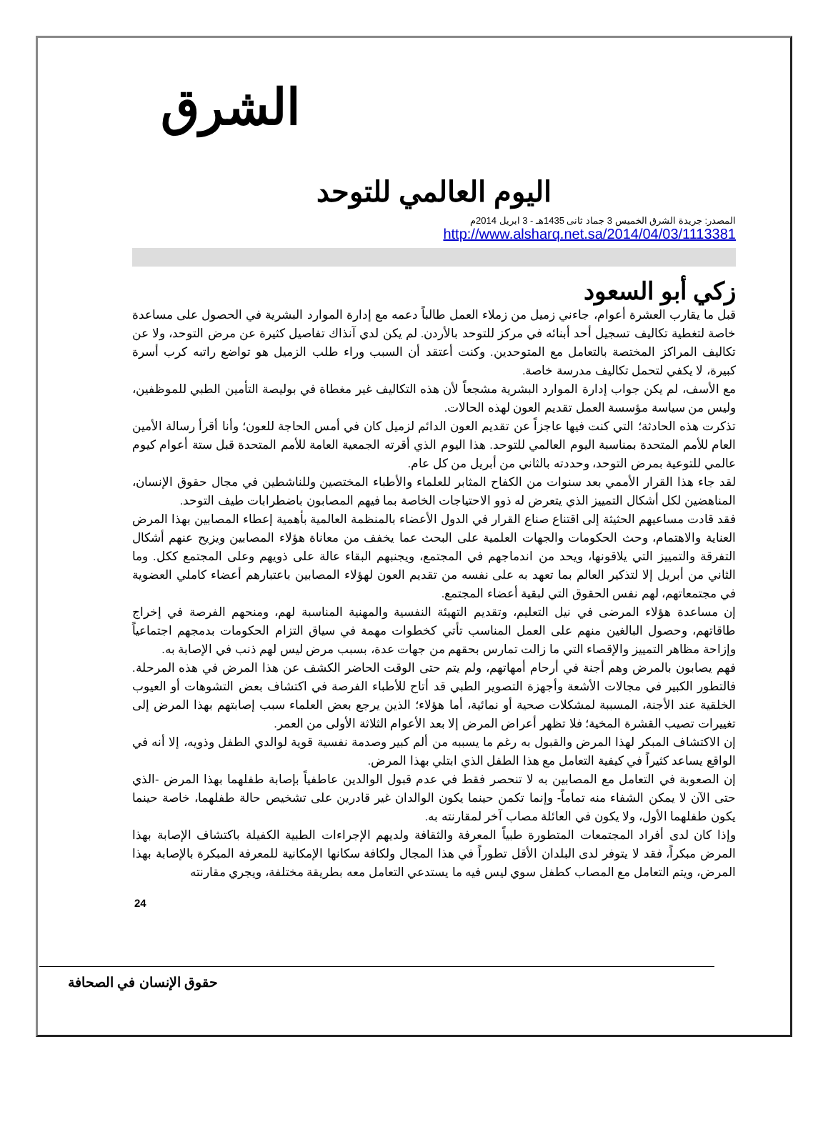الشرق
اليوم العالمي للتوحد
المصدر: جريدة الشرق الخميس 3 جماد ثانى 1435هـ - 3 ابريل 2014م
http://www.alsharq.net.sa/2014/04/03/1113381
زكي أبو السعود
قبل ما يقارب العشرة أعوام، جاءني زميل من زملاء العمل طالباً دعمه مع إدارة الموارد البشرية في الحصول على مساعدة خاصة لتغطية تكاليف تسجيل أحد أبنائه في مركز للتوحد بالأردن. لم يكن لدي آنذاك تفاصيل كثيرة عن مرض التوحد، ولا عن تكاليف المراكز المختصة بالتعامل مع المتوحدين. وكنت أعتقد أن السبب وراء طلب الزميل هو تواضع راتبه كرب أسرة كبيرة، لا يكفي لتحمل تكاليف مدرسة خاصة.
مع الأسف، لم يكن جواب إدارة الموارد البشرية مشجعاً لأن هذه التكاليف غير مغطاة في بوليصة التأمين الطبي للموظفين، وليس من سياسة مؤسسة العمل تقديم العون لهذه الحالات.
تذكرت هذه الحادثة؛ التي كنت فيها عاجزاً عن تقديم العون الدائم لزميل كان في أمس الحاجة للعون؛ وأنا أقرأ رسالة الأمين العام للأمم المتحدة بمناسبة اليوم العالمي للتوحد. هذا اليوم الذي أقرته الجمعية العامة للأمم المتحدة قبل ستة أعوام كيوم عالمي للتوعية بمرض التوحد، وحددته بالثاني من أبريل من كل عام.
لقد جاء هذا القرار الأممي بعد سنوات من الكفاح المثابر للعلماء والأطباء المختصين وللناشطين في مجال حقوق الإنسان، المناهضين لكل أشكال التمييز الذي يتعرض له ذوو الاحتياجات الخاصة بما فيهم المصابون باضطرابات طيف التوحد.
فقد قادت مساعيهم الحثيثة إلى اقتناع صناع القرار في الدول الأعضاء بالمنظمة العالمية بأهمية إعطاء المصابين بهذا المرض العناية والاهتمام، وحث الحكومات والجهات العلمية على البحث عما يخفف من معاناة هؤلاء المصابين ويزيح عنهم أشكال التفرقة والتمييز التي يلاقونها، ويحد من اندماجهم في المجتمع، ويجنبهم البقاء عالة على ذويهم وعلى المجتمع ككل. وما الثاني من أبريل إلا لتذكير العالم بما تعهد به على نفسه من تقديم العون لهؤلاء المصابين باعتبارهم أعضاء كاملي العضوية في مجتمعاتهم، لهم نفس الحقوق التي لبقية أعضاء المجتمع.
إن مساعدة هؤلاء المرضى في نيل التعليم، وتقديم التهيئة النفسية والمهنية المناسبة لهم، ومنحهم الفرصة في إخراج طاقاتهم، وحصول البالغين منهم على العمل المناسب تأتي كخطوات مهمة في سياق التزام الحكومات بدمجهم اجتماعياً وإزاحة مظاهر التمييز والإقصاء التي ما زالت تمارس بحقهم من جهات عدة، بسبب مرض ليس لهم ذنب في الإصابة به.
فهم يصابون بالمرض وهم أجنة في أرحام أمهاتهم، ولم يتم حتى الوقت الحاضر الكشف عن هذا المرض في هذه المرحلة. فالتطور الكبير في مجالات الأشعة وأجهزة التصوير الطبي قد أتاح للأطباء الفرصة في اكتشاف بعض التشوهات أو العيوب الخلقية عند الأجنة، المسببة لمشكلات صحية أو نمائية، أما هؤلاء؛ الذين يرجع بعض العلماء سبب إصابتهم بهذا المرض إلى تغييرات تصيب القشرة المخية؛ فلا تظهر أعراض المرض إلا بعد الأعوام الثلاثة الأولى من العمر.
إن الاكتشاف المبكر لهذا المرض والقبول به رغم ما يسببه من ألم كبير وصدمة نفسية قوية لوالدي الطفل وذويه، إلا أنه في الواقع يساعد كثيراً في كيفية التعامل مع هذا الطفل الذي ابتلي بهذا المرض.
إن الصعوبة في التعامل مع المصابين به لا تنحصر فقط في عدم قبول الوالدين عاطفياً بإصابة طفلهما بهذا المرض -الذي حتى الآن لا يمكن الشفاء منه تماماً- وإنما تكمن حينما يكون الوالدان غير قادرين على تشخيص حالة طفلهما، خاصة حينما يكون طفلهما الأول، ولا يكون في العائلة مصاب آخر لمقارنته به.
وإذا كان لدى أفراد المجتمعات المتطورة طبياً المعرفة والثقافة ولديهم الإجراءات الطبية الكفيلة باكتشاف الإصابة بهذا المرض مبكراً، فقد لا يتوفر لدى البلدان الأقل تطوراً في هذا المجال ولكافة سكانها الإمكانية للمعرفة المبكرة بالإصابة بهذا المرض، ويتم التعامل مع المصاب كطفل سوي ليس فيه ما يستدعي التعامل معه بطريقة مختلفة، ويجري مقارنته
24
حقوق الإنسان في الصحافة